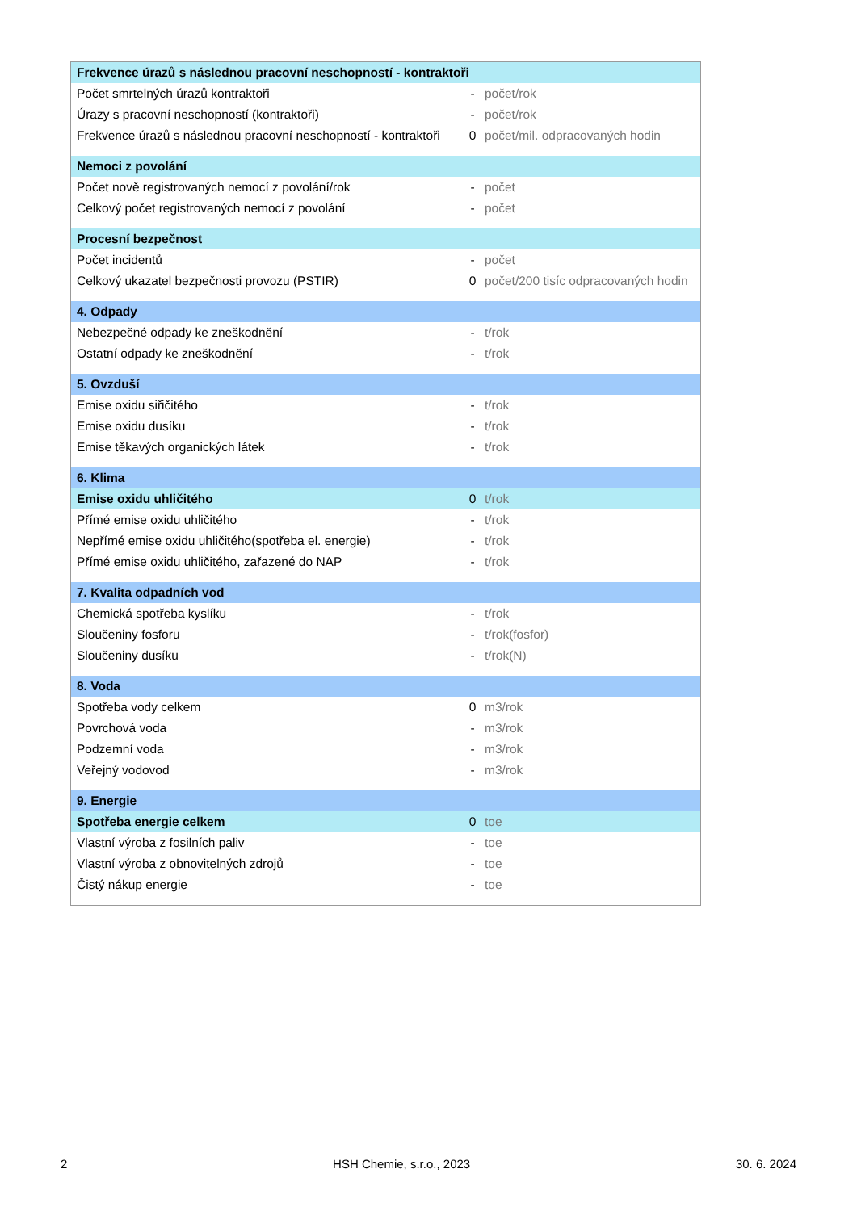| Frekvence úrazů s následnou pracovní neschopností - kontraktoři | | |
| Počet smrtelných úrazů kontraktoři | - | počet/rok |
| Úrazy s pracovní neschopností (kontraktoři) | - | počet/rok |
| Frekvence úrazů s následnou pracovní neschopností - kontraktoři | 0 | počet/mil. odpracovaných hodin |
| Nemoci z povolání | | |
| Počet nově registrovaných nemocí z povolání/rok | - | počet |
| Celkový počet registrovaných nemocí z povolání | - | počet |
| Procesní bezpečnost | | |
| Počet incidentů | - | počet |
| Celkový ukazatel bezpečnosti provozu (PSTIR) | 0 | počet/200 tisíc odpracovaných hodin |
| 4. Odpady | | |
| Nebezpečné odpady ke zneškodnění | - | t/rok |
| Ostatní odpady ke zneškodnění | - | t/rok |
| 5. Ovzduší | | |
| Emise oxidu siřičitého | - | t/rok |
| Emise oxidu dusíku | - | t/rok |
| Emise těkavých organických látek | - | t/rok |
| 6. Klima | | |
| Emise oxidu uhličitého | 0 | t/rok |
| Přímé emise oxidu uhličitého | - | t/rok |
| Nepřímé emise oxidu uhličitého(spotřeba el. energie) | - | t/rok |
| Přímé emise oxidu uhličitého, zařazené do NAP | - | t/rok |
| 7. Kvalita odpadních vod | | |
| Chemická spotřeba kyslíku | - | t/rok |
| Sloučeniny fosforu | - | t/rok(fosfor) |
| Sloučeniny dusíku | - | t/rok(N) |
| 8. Voda | | |
| Spotřeba vody celkem | 0 | m3/rok |
| Povrchová voda | - | m3/rok |
| Podzemní voda | - | m3/rok |
| Veřejný vodovod | - | m3/rok |
| 9. Energie | | |
| Spotřeba energie celkem | 0 | toe |
| Vlastní výroba z fosilních paliv | - | toe |
| Vlastní výroba z obnovitelných zdrojů | - | toe |
| Čistý nákup energie | - | toe |
2 HSH Chemie, s.r.o., 2023 30. 6. 2024